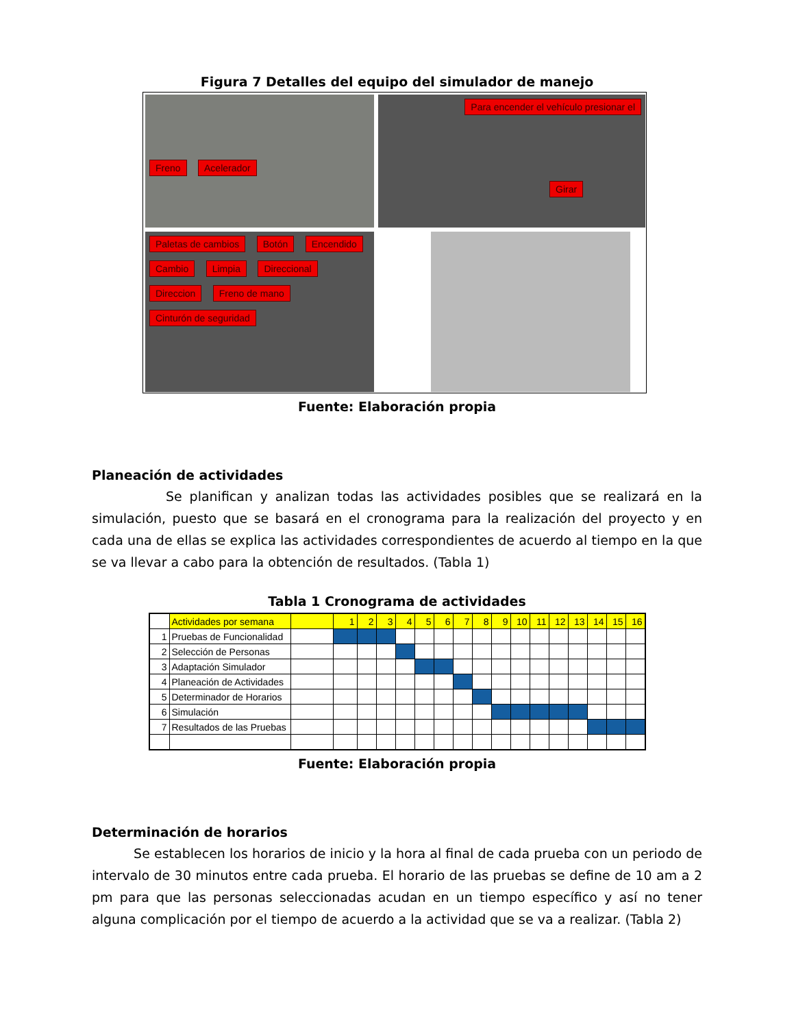Figura 7 Detalles del equipo del simulador de manejo
Freno Acelerador
Para encender el vehículo presionar el
Girar
Paletas de cambios Botón Encendido Cambio Limpia Direccional Direccion Freno de mano Cinturón de seguridad
Fuente: Elaboración propia
Planeación de actividades
Se planifican y analizan todas las actividades posibles que se realizará en la simulación, puesto que se basará en el cronograma para la realización del proyecto y en cada una de ellas se explica las actividades correspondientes de acuerdo al tiempo en la que se va llevar a cabo para la obtención de resultados. (Tabla 1)
Tabla 1 Cronograma de actividades
| | Actividades por semana | | 1 | 2 | 3 | 4 | 5 | 6 | 7 | 8 | 9 | 10 | 11 | 12 | 13 | 14 | 15 | 16 |
| 1 | Pruebas de Funcionalidad | | | | | | | | | | | | | | | | | |
| 2 | Selección de Personas | | | | | | | | | | | | | | | | | |
| 3 | Adaptación Simulador | | | | | | | | | | | | | | | | | |
| 4 | Planeación de Actividades | | | | | | | | | | | | | | | | | |
| 5 | Determinador de Horarios | | | | | | | | | | | | | | | | | |
| 6 | Simulación | | | | | | | | | | | | | | | | | |
| 7 | Resultados de las Pruebas | | | | | | | | | | | | | | | | | |
Fuente: Elaboración propia
Determinación de horarios
Se establecen los horarios de inicio y la hora al final de cada prueba con un periodo de intervalo de 30 minutos entre cada prueba. El horario de las pruebas se define de 10 am a 2 pm para que las personas seleccionadas acudan en un tiempo específico y así no tener alguna complicación por el tiempo de acuerdo a la actividad que se va a realizar. (Tabla 2)